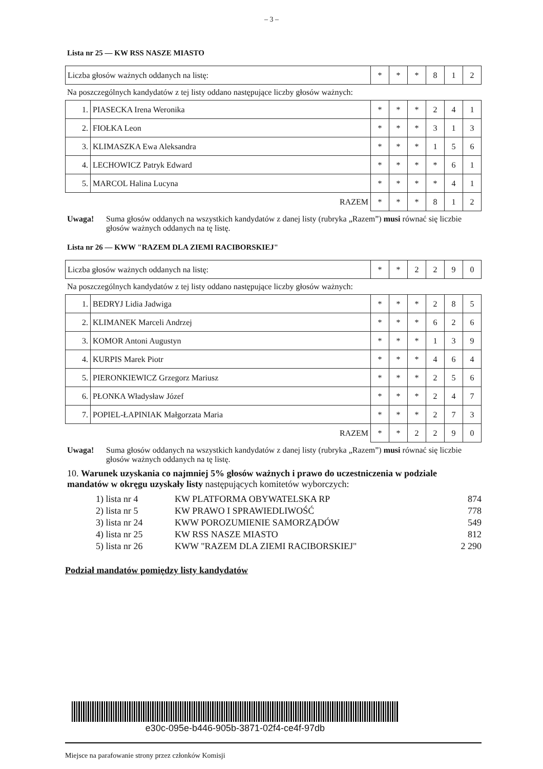– 3 –
Lista nr 25 — KW RSS NASZE MIASTO
| Liczba głosów ważnych oddanych na listę: | * | * | * | 8 | 1 | 2 |
Na poszczególnych kandydatów z tej listy oddano następujące liczby głosów ważnych:
| 1. | PIASECKA Irena Weronika | * | * | * | 2 | 4 | 1 |
| 2. | FIOŁKA Leon | * | * | * | 3 | 1 | 3 |
| 3. | KLIMASZKA Ewa Aleksandra | * | * | * | 1 | 5 | 6 |
| 4. | LECHOWICZ Patryk Edward | * | * | * | * | 6 | 1 |
| 5. | MARCOL Halina Lucyna | * | * | * | * | 4 | 1 |
| RAZEM | | * | * | * | 8 | 1 | 2 |
Uwaga! Suma głosów oddanych na wszystkich kandydatów z danej listy (rubryka „Razem”) musi równać się liczbie głosów ważnych oddanych na tę listę.
Lista nr 26 — KWW "RAZEM DLA ZIEMI RACIBORSKIEJ"
| Liczba głosów ważnych oddanych na listę: | * | * | 2 | 2 | 9 | 0 |
Na poszczególnych kandydatów z tej listy oddano następujące liczby głosów ważnych:
| 1. | BEDRYJ Lidia Jadwiga | * | * | * | 2 | 8 | 5 |
| 2. | KLIMANEK Marceli Andrzej | * | * | * | 6 | 2 | 6 |
| 3. | KOMOR Antoni Augustyn | * | * | * | 1 | 3 | 9 |
| 4. | KURPIS Marek Piotr | * | * | * | 4 | 6 | 4 |
| 5. | PIERONKIEWICZ Grzegorz Mariusz | * | * | * | 2 | 5 | 6 |
| 6. | PŁONKA Władysław Józef | * | * | * | 2 | 4 | 7 |
| 7. | POPIEL-ŁAPINIAK Małgorzata Maria | * | * | * | 2 | 7 | 3 |
| RAZEM | | * | * | 2 | 2 | 9 | 0 |
Uwaga! Suma głosów oddanych na wszystkich kandydatów z danej listy (rubryka „Razem”) musi równać się liczbie głosów ważnych oddanych na tę listę.
10. Warunek uzyskania co najmniej 5% głosów ważnych i prawo do uczestniczenia w podziale mandatów w okręgu uzyskały listy następujących komitetów wyborczych:
1) lista nr 4 KW PLATFORMA OBYWATELSKA RP 874
2) lista nr 5 KW PRAWO I SPRAWIEDLIWOŚĆ 778
3) lista nr 24 KWW POROZUMIENIE SAMORZĄDÓW 549
4) lista nr 25 KW RSS NASZE MIASTO 812
5) lista nr 26 KWW "RAZEM DLA ZIEMI RACIBORSKIEJ" 2 290
Podział mandatów pomiędzy listy kandydatów
e30c-095e-b446-905b-3871-02f4-ce4f-97db
Miejsce na parafowanie strony przez członków Komisji